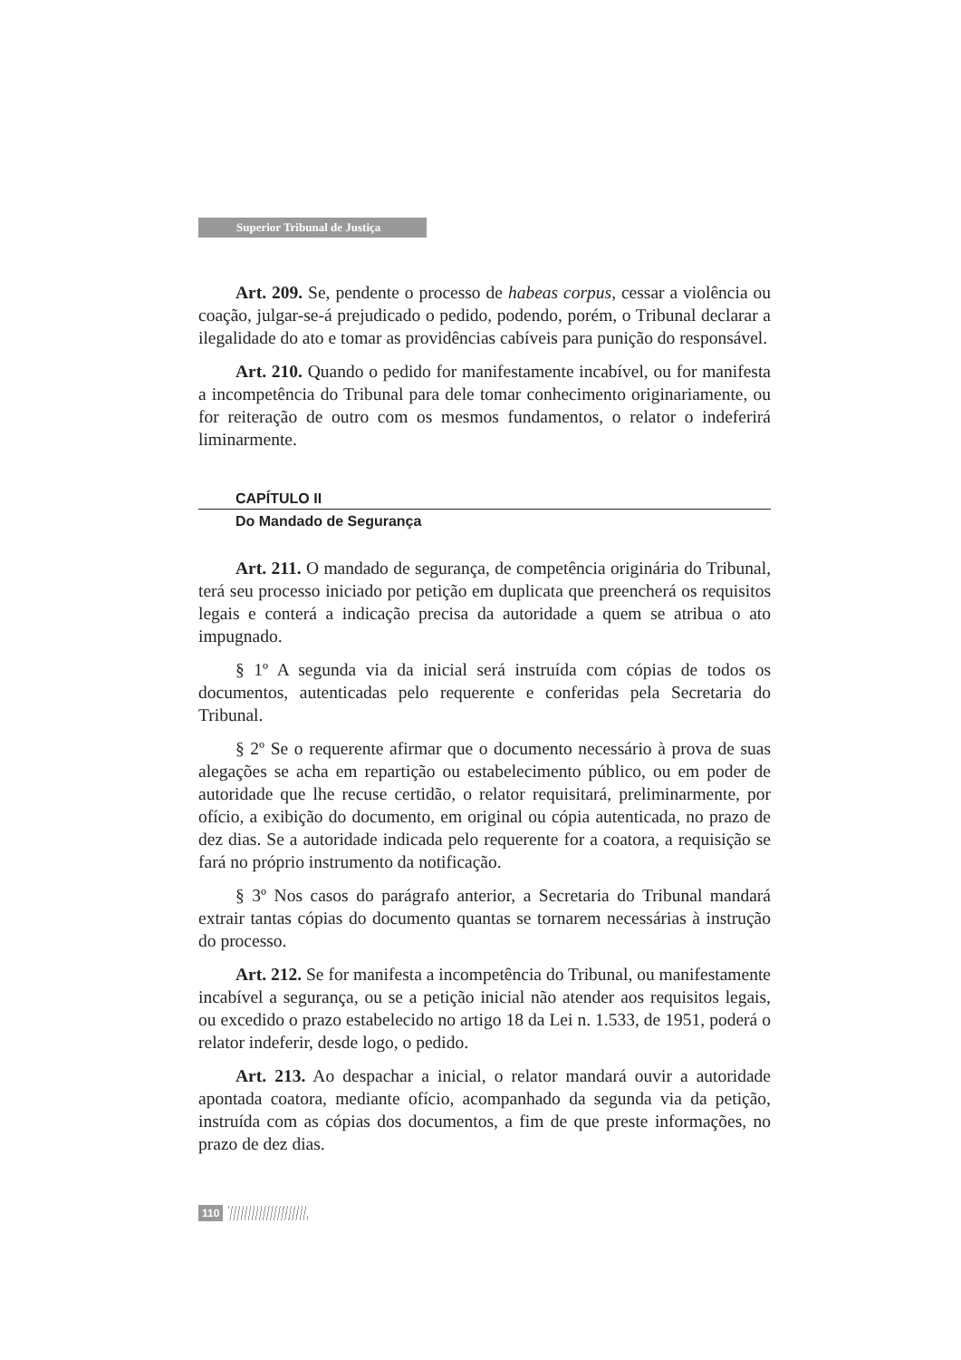Superior Tribunal de Justiça
Art. 209. Se, pendente o processo de habeas corpus, cessar a violência ou coação, julgar-se-á prejudicado o pedido, podendo, porém, o Tribunal declarar a ilegalidade do ato e tomar as providências cabíveis para punição do responsável.
Art. 210. Quando o pedido for manifestamente incabível, ou for manifesta a incompetência do Tribunal para dele tomar conhecimento originariamente, ou for reiteração de outro com os mesmos fundamentos, o relator o indeferirá liminarmente.
CAPÍTULO II
Do Mandado de Segurança
Art. 211. O mandado de segurança, de competência originária do Tribunal, terá seu processo iniciado por petição em duplicata que preencherá os requisitos legais e conterá a indicação precisa da autoridade a quem se atribua o ato impugnado.
§ 1º A segunda via da inicial será instruída com cópias de todos os documentos, autenticadas pelo requerente e conferidas pela Secretaria do Tribunal.
§ 2º Se o requerente afirmar que o documento necessário à prova de suas alegações se acha em repartição ou estabelecimento público, ou em poder de autoridade que lhe recuse certidão, o relator requisitará, preliminarmente, por ofício, a exibição do documento, em original ou cópia autenticada, no prazo de dez dias. Se a autoridade indicada pelo requerente for a coatora, a requisição se fará no próprio instrumento da notificação.
§ 3º Nos casos do parágrafo anterior, a Secretaria do Tribunal mandará extrair tantas cópias do documento quantas se tornarem necessárias à instrução do processo.
Art. 212. Se for manifesta a incompetência do Tribunal, ou manifestamente incabível a segurança, ou se a petição inicial não atender aos requisitos legais, ou excedido o prazo estabelecido no artigo 18 da Lei n. 1.533, de 1951, poderá o relator indeferir, desde logo, o pedido.
Art. 213. Ao despachar a inicial, o relator mandará ouvir a autoridade apontada coatora, mediante ofício, acompanhado da segunda via da petição, instruída com as cópias dos documentos, a fim de que preste informações, no prazo de dez dias.
110